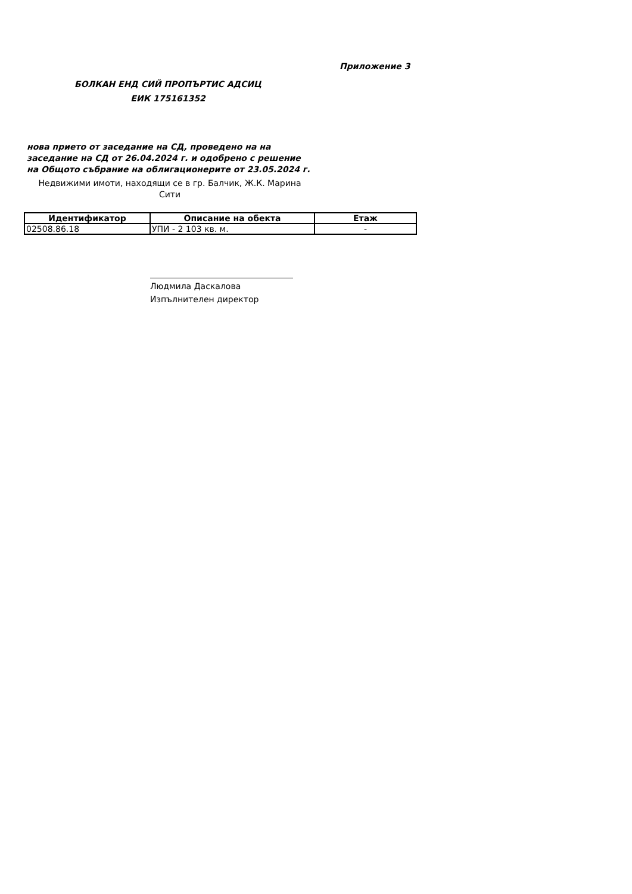Приложение 3
БОЛКАН ЕНД СИЙ ПРОПЪРТИС АДСИЦ
ЕИК 175161352
нова прието от заседание на СД, проведено на на заседание на СД от 26.04.2024 г. и одобрено с решение на Общото събрание на облигационерите от 23.05.2024 г.
Недвижими имоти, находящи се в гр. Балчик, Ж.К. Марина Сити
| Идентификатор | Описание на обекта | Етаж |
| --- | --- | --- |
| 02508.86.18 | УПИ - 2 103 кв. м. | - |
Людмила Даскалова
Изпълнителен директор